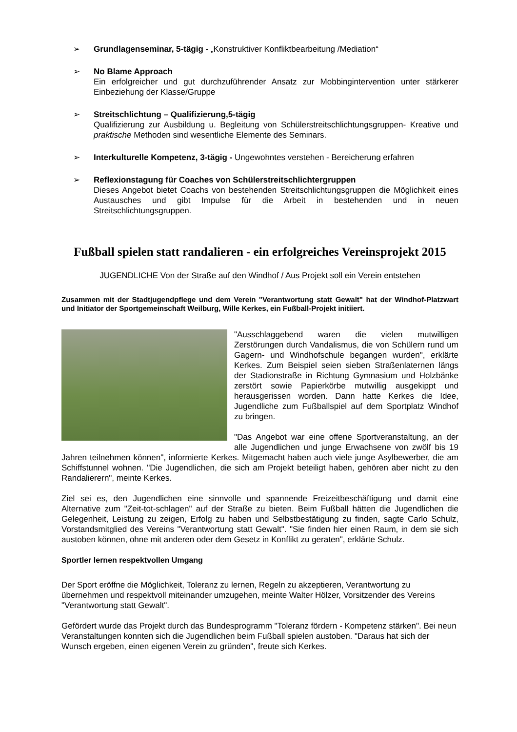➢ Grundlagenseminar, 5-tägig - „Konstruktiver Konfliktbearbeitung /Mediation“
➢ No Blame Approach
Ein erfolgreicher und gut durchzuführender Ansatz zur Mobbingintervention unter stärkerer Einbeziehung der Klasse/Gruppe
➢ Streitschlichtung – Qualifizierung,5-tägig
Qualifizierung zur Ausbildung u. Begleitung von Schülerstreitschlichtungsgruppen- Kreative und praktische Methoden sind wesentliche Elemente des Seminars.
➢ Interkulturelle Kompetenz, 3-tägig - Ungewohntes verstehen - Bereicherung erfahren
➢ Reflexionstagung für Coaches von Schülerstreitschlichtergruppen
Dieses Angebot bietet Coachs von bestehenden Streitschlichtungsgruppen die Möglichkeit eines Austausches und gibt Impulse für die Arbeit in bestehenden und in neuen Streitschlichtungsgruppen.
Fußball spielen statt randalieren - ein erfolgreiches Vereinsprojekt 2015
JUGENDLICHE Von der Straße auf den Windhof / Aus Projekt soll ein Verein entstehen
Zusammen mit der Stadtjugendpflege und dem Verein "Verantwortung statt Gewalt" hat der Windhof-Platzwart und Initiator der Sportgemeinschaft Weilburg, Wille Kerkes, ein Fußball-Projekt initiiert.
"Ausschlaggebend waren die vielen mutwilligen Zerstörungen durch Vandalismus, die von Schülern rund um Gagern- und Windhofschule begangen wurden", erklärte Kerkes. Zum Beispiel seien sieben Straßenlaternen längs der Stadionstraße in Richtung Gymnasium und Holzbänke zerstört sowie Papierkörbe mutwillig ausgekippt und herausgerissen worden. Dann hatte Kerkes die Idee, Jugendliche zum Fußballspiel auf dem Sportplatz Windhof zu bringen.
"Das Angebot war eine offene Sportveranstaltung, an der alle Jugendlichen und junge Erwachsene von zwölf bis 19 Jahren teilnehmen können", informierte Kerkes. Mitgemacht haben auch viele junge Asylbewerber, die am Schiffstunnel wohnen. "Die Jugendlichen, die sich am Projekt beteiligt haben, gehören aber nicht zu den Randalierern", meinte Kerkes.
Ziel sei es, den Jugendlichen eine sinnvolle und spannende Freizeitbeschäftigung und damit eine Alternative zum "Zeit-tot-schlagen" auf der Straße zu bieten. Beim Fußball hätten die Jugendlichen die Gelegenheit, Leistung zu zeigen, Erfolg zu haben und Selbstbestätigung zu finden, sagte Carlo Schulz, Vorstandsmitglied des Vereins "Verantwortung statt Gewalt". "Sie finden hier einen Raum, in dem sie sich austoben können, ohne mit anderen oder dem Gesetz in Konflikt zu geraten", erklärte Schulz.
Sportler lernen respektvollen Umgang
Der Sport eröffne die Möglichkeit, Toleranz zu lernen, Regeln zu akzeptieren, Verantwortung zu übernehmen und respektvoll miteinander umzugehen, meinte Walter Hölzer, Vorsitzender des Vereins "Verantwortung statt Gewalt".
Gefördert wurde das Projekt durch das Bundesprogramm "Toleranz fördern - Kompetenz stärken". Bei neun Veranstaltungen konnten sich die Jugendlichen beim Fußball spielen austoben. "Daraus hat sich der Wunsch ergeben, einen eigenen Verein zu gründen", freute sich Kerkes.